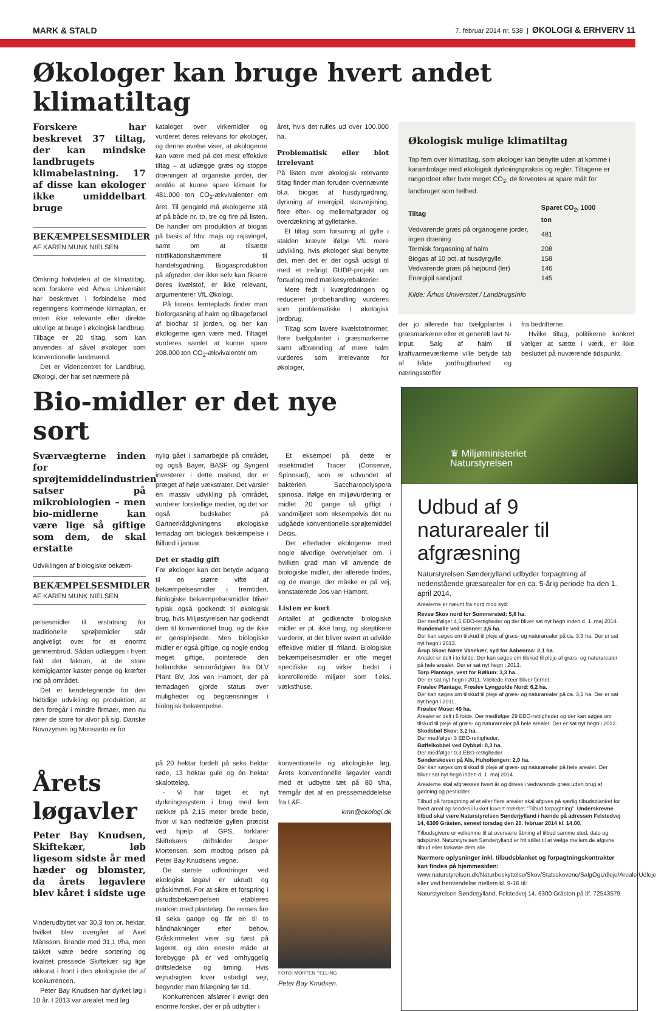MARK & STALD 7. februar 2014 nr. 538 | ØKOLOGI & ERHVERV 11
Økologer kan bruge hvert andet klimatiltag
Forskere har beskrevet 37 tiltag, der kan mindske landbrugets klimabelastning. 17 af disse kan økologer ikke umiddelbart bruge
BEKÆMPELSESMIDLER
AF KAREN MUNK NIELSEN
Omkring halvdelen af de klimatiltag, som forskere ved Århus Universitet har beskrevet i forbindelse med regeringens kommende klimaplan, er enten ikke relevante eller direkte ulovlige at bruge i økologisk landbrug. Tilbage er 20 tiltag, som kan anvendes af såvel økologer som konventionelle landmænd.
Det er Videncentret for Landbrug, Økologi, der har set nærmere på
kataloget over virkemidler og vurderet deres relevans for økologer, og denne øvelse viser, at økologerne kan være med på det mest effektive tiltag – at udlægge græs og stoppe dræningen af organiske jorder, der anslås at kunne spare klimaet for 481.000 ton CO<sub>2</sub>-ækvivalenter om året. Til gengæld må økologerne stå af på både nr. to, tre og fire på listen. De handler om produktion af biogas på basis af hhv. majs og rajsvingel, samt om at tilsætte nitrifikationshæmmere til handelsgødning. Biogasproduktion på afgrøder, der ikke selv kan fiksere deres kvælstof, er ikke relevant, argumenterer VfL Økologi.
På listens femteplads finder man bioforgasning af halm og tilbageførsel af biochar til jorden, og her kan økologerne igen være med. Tiltaget vurderes samlet at kunne spare 208.000 ton CO<sub>2</sub>-ækvivalenter om
året, hvis det rulles ud over 100.000 ha.
Problematisk eller blot irrelevant
På listen over økologisk relevante tiltag finder man foruden ovennævnte bl.a. biogas af husdyrgødning, dyrkning af energipil, skovrejsning, flere efter- og mellemafgrøder og overdækning af gylletanke.
Et tiltag som forsuring af gylle i stalden kræver ifølge VfL mere udvikling, hvis økologer skal benytte det, men det er der også udsigt til med et treårigt GUDP-projekt om forsuring med mælkesyrebakterier.
Mere fedt i kvægfodringen og reduceret jordbehandling vurderes som problematiske i økologisk jordbrug.
Tiltag som lavere kvælstofnormer, flere bælgplanter i græsmarkerne samt afbrænding af mere halm vurderes som irrelevante for økologer,
Økologisk mulige klimatiltag
Top fem over klimatiltag, som økologer kan benytte uden at komme i karambolage med økologisk dyrkningspraksis og regler. Tiltagene er rangordnet efter hvor meget CO<sub>2</sub>, de forventes at spare målt for landbruget som helhed.
| Tiltag | Sparet CO<sub>2</sub>, 1000 ton |
| --- | --- |
| Vedvarende græs på organogene jorder, ingen dræning | 481 |
| Termisk forgasning af halm | 208 |
| Biogas af 10 pct. af husdyrgylle | 158 |
| Vedvarende græs på højbund (ler) | 146 |
| Energipil sandjord | 145 |
Kilde: Århus Universitet / LandbrugsInfo
der jo allerede har bælgplanter i græsmarkerne eller et generelt lavt N-input. Salg af halm til kraftvarmeværkerne ville betyde tab af både jordfrugtbarhed og næringsstoffer
fra bedrifterne.
Hvilke tiltag, politikerne konkret vælger at sætte i værk, er ikke besluttet på nuværende tidspunkt.
Bio-midler er det nye sort
Sværvægterne inden for sprøjtemiddelindustrien satser på mikrobiologien – men bio-midlerne kan være lige så giftige som dem, de skal erstatte
Udviklingen af biologiske bekæm-
BEKÆMPELSESMIDLER
AF KAREN MUNK NIELSEN
pelsesmidler til erstatning for traditionelle sprøjtemidler står angiveligt over for et enormt gennembrud. Sådan udlægges i hvert fald det faktum, at de store kemigiganter kaster penge og kræfter ind på området.
Det er kendetegnende for den hidtidige udvikling og produktion, at den foregår i mindre firmaer, men nu rører de store for alvor på sig. Danske Novozymes og Monsanto er for
nylig gået i samarbejde på området, og også Bayer, BASF og Syngent investerer i dette marked, der er præget af høje vækstrater. Det varsler en massiv udvikling på området, vurderer forskellige medier, og det var også budskabet på Gartnerirådgivningens økologiske temadag om biologisk bekæmpelse i Billund i januar.
Det er stadig gift
For økologer kan det betyde adgang til en større vifte af bekæmpelsesmidler i fremtiden. Biologiske bekæmpelsesmidler bliver typisk også godkendt til økologisk brug, hvis Miljøstyrelsen har godkendt dem til konventionel brug, og de ikke er gensplejsede. Men biologiske midler er også giftige, og nogle endog meget giftige, pointerede den hollandske seniorrådgiver fra DLV Plant BV, Jos van Hamont, der på temadagen gjorde status over muligheder og begrænsninger i biologisk bekæmpelse.
Et eksempel på dette er insektmidlet Tracer (Conserve, Spinosad), som er udvundet af bakterien Saccharopolyspora spinosa. Ifølge en miljøvurdering er midlet 20 gange så giftigt i vandmiljøet som eksempelvis det nu udgåede konventionelle sprøjtemiddel Decis.
Det efterlader økologerne med nogle alvorlige overvejelser om, i hvilken grad man vil anvende de biologiske midler, der allerede findes, og de mange, der måske er på vej, konstaterede Jos van Hamont.
Listen er kort
Antallet af godkendte biologiske midler er pt. ikke lang, og skeptikere vurderer, at det bliver svært at udvikle effektive midler til friland. Biologiske bekæmpelsesmidler er ofte meget specifikke og virker bedst i kontrollerede miljøer som f.eks. væksthuse.
Årets løgavler
Peter Bay Knudsen, Skiftekær, løb ligesom sidste år med hæder og blomster, da årets løgavlere blev kåret i sidste uge
Vinderudbyttet var 30,3 ton pr. hektar, hvilket blev overgået af Axel Månsson, Brande med 31,1 t/ha, men takket være bedre sortering og kvalitet pressede Skiftekær sig lige akkurat i front i den økologiske del af konkurrencen.
Peter Bay Knudsen har dyrket løg i 10 år. I 2013 var arealet med løg
på 20 hektar fordelt på seks hektar røde, 13 hektar gule og én hektar skalotteløg.
- Vi har taget et nyt dyrkningssystem i brug med fem rækker på 2,15 meter brede bede, hvor vi kan nedfælde gyllen præcist ved hjælp af GPS, forklarer Skiftekærs driftsleder Jesper Mortensen, som modtog prisen på Peter Bay Knudsens vegne.
De største udfordringer ved økologisk løgavl er ukrudt og gråskimmel. For at sikre et forspring i ukrudtsbekæmpelsen etableres marken med planteløg. De renses fire til seks gange og får en til to håndhakninger efter behov. Gråskimmelen viser sig først på lageret, og den eneste måde at forebygge på er ved omhyggelig driftsledelse og timing. Hvis vejrudsigten lover ustadigt vejr, begynder man frilægning før tid.
Konkurrencen afslører i øvrigt den enorme forskel, der er på udbytter i
konventionelle og økologiske løg. Årets konventionelle løgavler vandt med et udbytte tæt på 80 t/ha, fremgår det af en pressemeddelelse fra L&F.
kmn@okologi.dk
FOTO: MORTEN TELLING
Peter Bay Knudsen.
♛ Miljøministeriet
Naturstyrelsen
Udbud af 9 naturarealer til afgræsning
Naturstyrelsen Sønderjylland udbyder forpagtning af nedenstående græsarealer for en ca. 5-årig periode fra den 1. april 2014.
Arealerne er nævnt fra nord mod syd:
Revsø Skov nord for Sommersted: 5,8 ha.
Der medfølger 4,5 EBO-rettigheder og der bliver sat nyt hegn inden d. 1. maj 2014.
Rundemølle ved Genner: 3,5 ha.
Der kan søges om tilskud til pleje af græs- og naturarealer på ca. 3,3 ha. Der er sat nyt hegn i 2013.
Årup Skov: Nørre Vasekær, syd for Aabenraa: 2,1 ha.
Arealet er delt i to folde. Der kan søges om tilskud til pleje af græs- og naturarealer på hele arealet. Der er sat nyt hegn i 2013.
Torp Plantage, vest for Røllum: 3,3 ha.
Der er sat nyt hegn i 2011. Væltede træer bliver fjernet.
Frøslev Plantage, Frøslev Lyngpolde Nord: 6,2 ha.
Der kan søges om tilskud til pleje af græs- og naturarealer på ca. 3,1 ha. Der er sat nyt hegn i 2011.
Frøslev Mose: 49 ha.
Arealet er delt i 6 folde. Der medfølger 29 EBO-rettigheder og der kan søges om tilskud til pleje af græs- og naturarealer på hele arealet. Der er sat nyt hegn i 2012.
Skodsbøl Skov: 3,2 ha.
Der medfølger 3 EBO-rettigheder.
Bøffelkobbel ved Dybbøl: 0,3 ha.
Der medfølger 0,3 EBO-rettigheder
Sønderskoven på Als, Huholtengen: 2,0 ha.
Der kan søges om tilskud til pleje af græs- og naturarealer på hele arealet. Der bliver sat nyt hegn inden d. 1. maj 2014.
Arealerne skal afgræsses hvert år og drives i vedvarende græs uden brug af gødning og pesticider.
Tilbud på forpagtning af et eller flere arealer skal afgives på særlig tilbudsblanket for hvert areal og sendes i lukket kuvert mærket "Tilbud forpagtning". Underskrevne tilbud skal være Naturstyrelsen Sønderjylland i hænde på adressen Felstedvej 14, 6300 Gråsten, senest torsdag den 20. februar 2014 kl. 14.00.
Tilbudsgivere er velkomne til at overvære åbning af tilbud samme sted, dato og tidspunkt. Naturstyrelsen Sønderjylland er frit stillet til at vælge mellem de afgivne tilbud eller forkaste dem alle.
Nærmere oplysninger inkl. tilbudsblanket og forpagtningskontrakter kan findes på hjemmesiden:
www.naturstyrelsen.dk/Naturbeskyttelse/Skov/Statsskovene/SalgOgUdleje/ArealerUdleje eller ved henvendelse mellem kl. 9-16 til:
Naturstyrelsen Sønderjylland, Felstedvej 14, 6300 Gråsten på tlf. 72543579